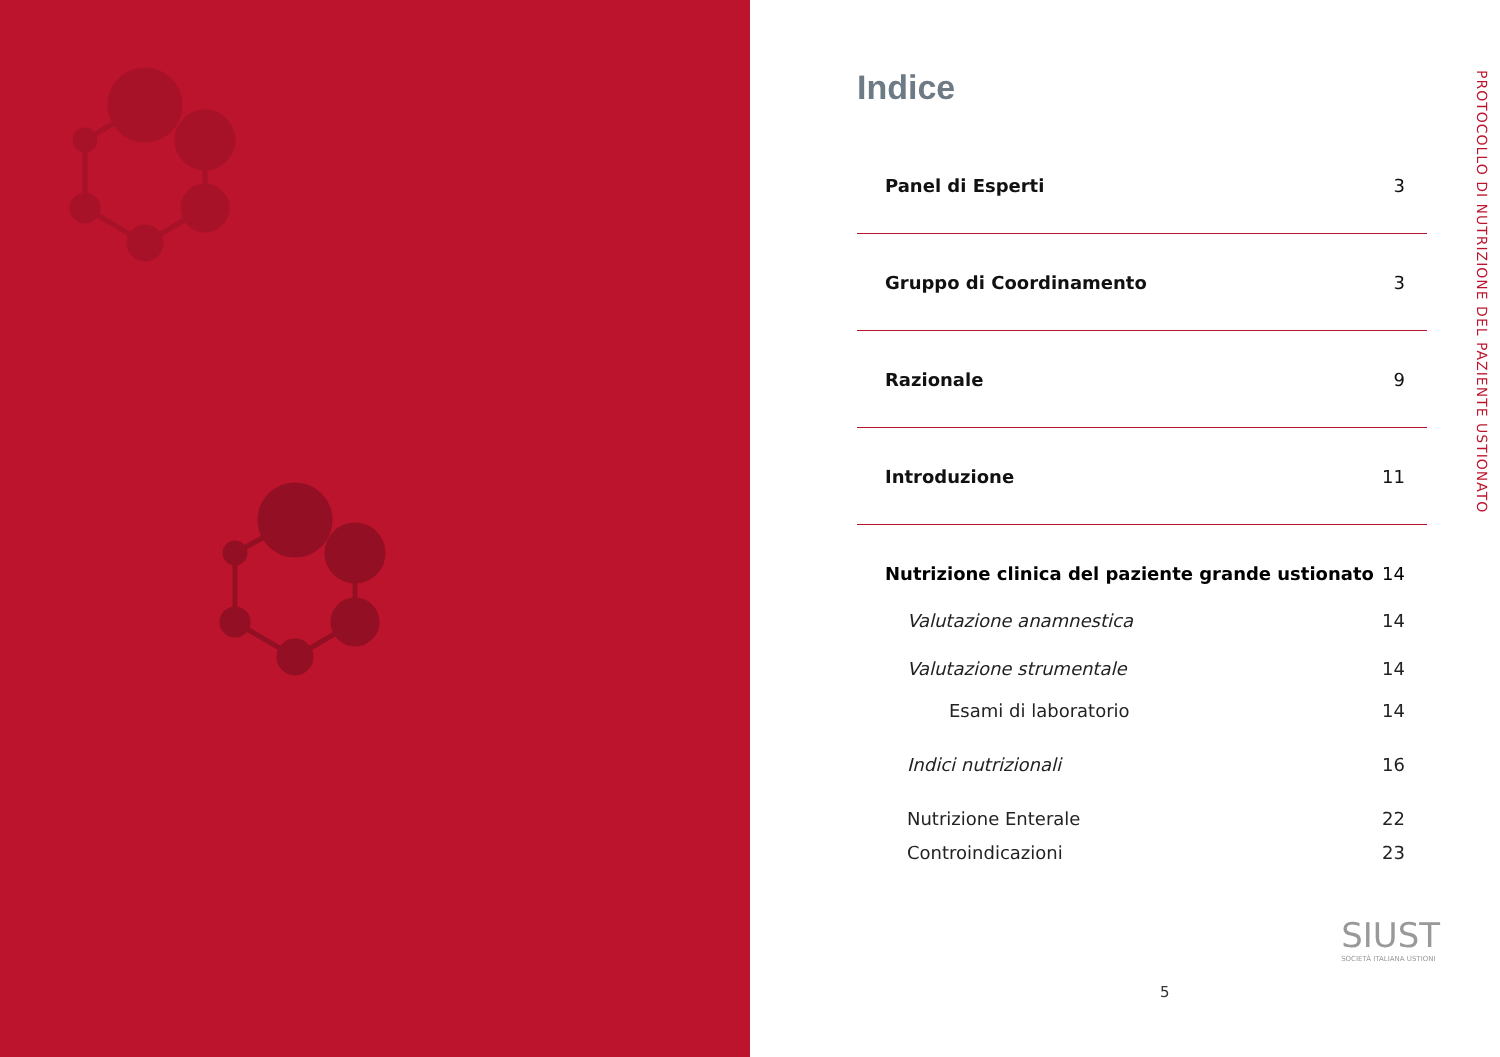Indice
Panel di Esperti 3
Gruppo di Coordinamento 3
Razionale 9
Introduzione 11
Nutrizione clinica del paziente grande ustionato 14
Valutazione anamnestica 14
Valutazione strumentale 14
Esami di laboratorio 14
Indici nutrizionali 16
Nutrizione Enterale 22
Controindicazioni 23
PROTOCOLLO DI NUTRIZIONE DEL PAZIENTE USTIONATO
SIUST
SOCIETÀ ITALIANA USTIONI
5